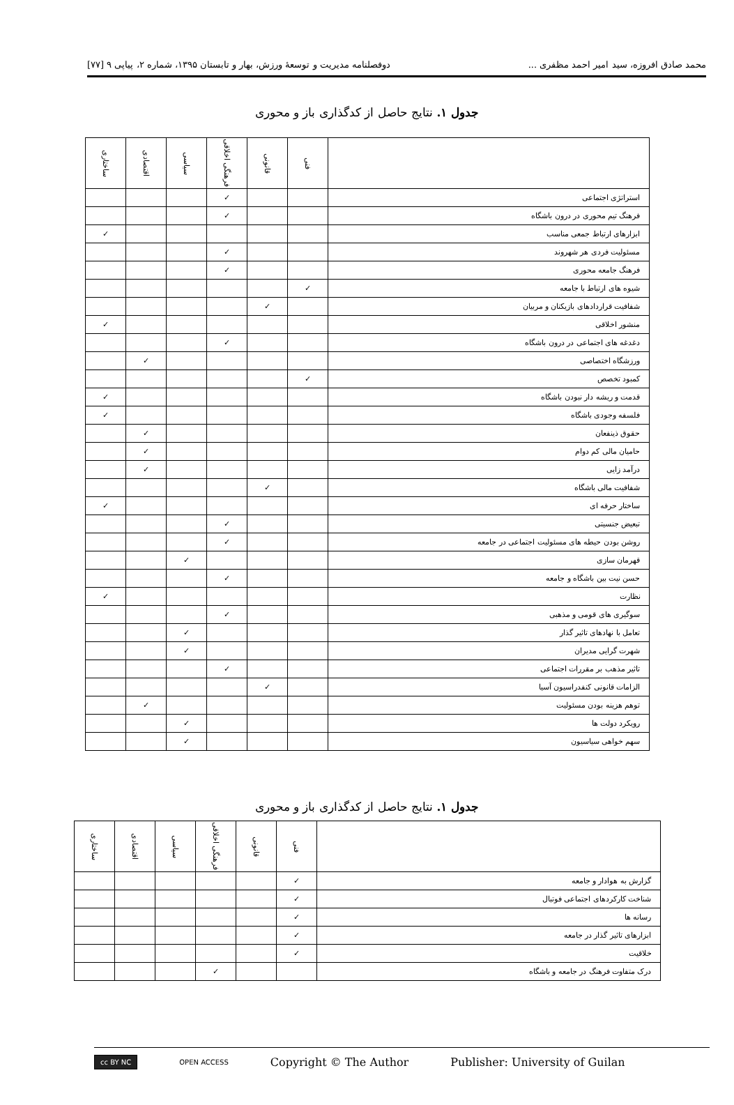محمد صادق افروزه، سید امیر احمد مظفری ... دوفصلنامه مدیریت و توسعهٔ ورزش، بهار و تابستان ۱۳۹۵، شماره ۲، پیاپی ۹ [۷۷]
جدول ۱. نتایج حاصل از کدگذاری باز و محوری
| | فنی | قانونی | فرهنگی اخلاقی | سیاسی | اقتصادی | ساختاری |
| --- | --- | --- | --- | --- | --- | --- |
| استراتژی اجتماعی | | | ✓ | | | |
| فرهنگ تیم محوری در درون باشگاه | | | ✓ | | | |
| ابزارهای ارتباط جمعی مناسب | | | | | | ✓ |
| مسئولیت فردی هر شهروند | | | ✓ | | | |
| فرهنگ جامعه محوری | | | ✓ | | | |
| شیوه های ارتباط با جامعه | ✓ | | | | | |
| شفافیت قراردادهای بازیکنان و مربیان | | ✓ | | | | |
| منشور اخلاقی | | | | | | ✓ |
| دغدغه های اجتماعی در درون باشگاه | | | ✓ | | | |
| ورزشگاه اختصاصی | | | | | ✓ | |
| کمبود تخصص | ✓ | | | | | |
| قدمت و ریشه دار نبودن باشگاه | | | | | | ✓ |
| فلسفه وجودی باشگاه | | | | | | ✓ |
| حقوق ذینفعان | | | | | ✓ | |
| حامیان مالی کم دوام | | | | | ✓ | |
| درآمد زایی | | | | | ✓ | |
| شفافیت مالی باشگاه | | ✓ | | | | |
| ساختار حرفه ای | | | | | | ✓ |
| تبعیض جنسیتی | | | ✓ | | | |
| روشن بودن حیطه های مسئولیت اجتماعی در جامعه | | | ✓ | | | |
| قهرمان سازی | | | | ✓ | | |
| حسن نیت بین باشگاه و جامعه | | | ✓ | | | |
| نظارت | | | | | | ✓ |
| سوگیری های قومی و مذهبی | | | ✓ | | | |
| تعامل با نهادهای تاثیر گذار | | | | ✓ | | |
| شهرت گرایی مدیران | | | | ✓ | | |
| تاثیر مذهب بر مقررات اجتماعی | | | ✓ | | | |
| الزامات قانونی کنفدراسیون آسیا | | ✓ | | | | |
| توهم هزینه بودن مسئولیت | | | | | ✓ | |
| رویکرد دولت ها | | | | ✓ | | |
| سهم خواهی سیاسیون | | | | ✓ | | |
جدول ۱. نتایج حاصل از کدگذاری باز و محوری
| | فنی | قانونی | فرهنگی اخلاقی | سیاسی | اقتصادی | ساختاری |
| --- | --- | --- | --- | --- | --- | --- |
| گزارش به هوادار و جامعه | ✓ | | | | | |
| شناخت کارکردهای اجتماعی فوتبال | ✓ | | | | | |
| رسانه ها | ✓ | | | | | |
| ابزارهای تاثیر گذار در جامعه | ✓ | | | | | |
| خلاقیت | ✓ | | | | | |
| درک متفاوت فرهنگ در جامعه و باشگاه | | | ✓ | | | |
cc BY NC OPEN ACCESS Copyright © The Author Publisher: University of Guilan